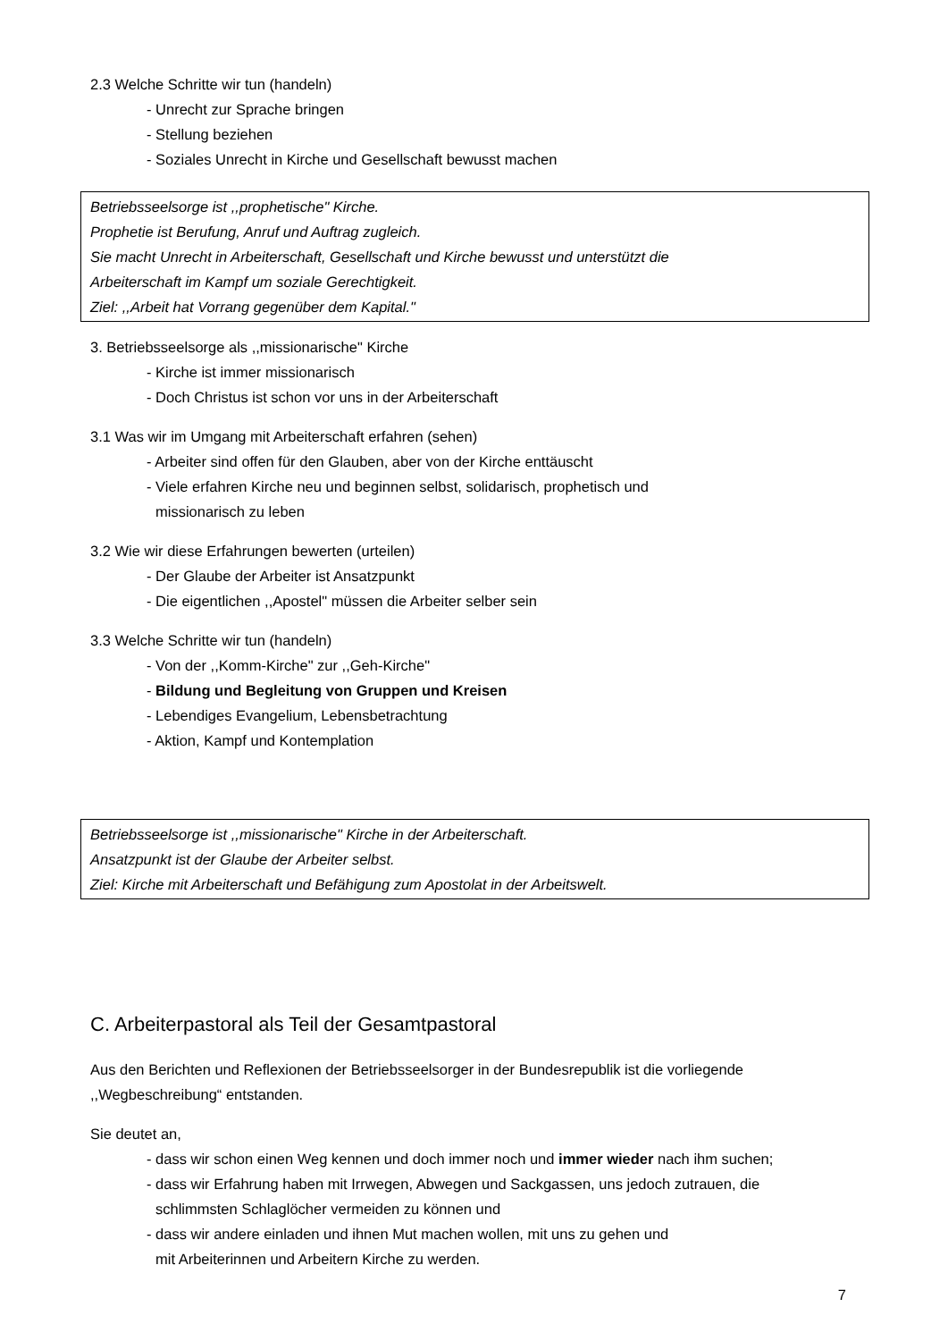2.3 Welche Schritte wir tun (handeln)
- Unrecht zur Sprache bringen
- Stellung beziehen
- Soziales Unrecht in Kirche und Gesellschaft bewusst machen
Betriebsseelsorge ist ,,prophetische" Kirche.
Prophetie ist Berufung, Anruf und Auftrag zugleich.
Sie macht Unrecht in Arbeiterschaft, Gesellschaft und Kirche bewusst und unterstützt die
Arbeiterschaft im Kampf um soziale Gerechtigkeit.
Ziel: ,,Arbeit hat Vorrang gegenüber dem Kapital."
3. Betriebsseelsorge als ,,missionarische" Kirche
- Kirche ist immer missionarisch
- Doch Christus ist schon vor uns in der Arbeiterschaft
3.1 Was wir im Umgang mit Arbeiterschaft erfahren (sehen)
- Arbeiter sind offen für den Glauben, aber von der Kirche enttäuscht
- Viele erfahren Kirche neu und beginnen selbst, solidarisch, prophetisch und
missionarisch zu leben
3.2 Wie wir diese Erfahrungen bewerten (urteilen)
- Der Glaube der Arbeiter ist Ansatzpunkt
- Die eigentlichen ,,Apostel" müssen die Arbeiter selber sein
3.3 Welche Schritte wir tun (handeln)
- Von der ,,Komm-Kirche" zur ,,Geh-Kirche"
- Bildung und Begleitung von Gruppen und Kreisen
- Lebendiges Evangelium, Lebensbetrachtung
- Aktion, Kampf und Kontemplation
Betriebsseelsorge ist ,,missionarische" Kirche in der Arbeiterschaft.
Ansatzpunkt ist der Glaube der Arbeiter selbst.
Ziel: Kirche mit Arbeiterschaft und Befähigung zum Apostolat in der Arbeitswelt.
C. Arbeiterpastoral als Teil der Gesamtpastoral
Aus den Berichten und Reflexionen der Betriebsseelsorger in der Bundesrepublik ist die vorliegende
,,Wegbeschreibung“ entstanden.
Sie deutet an,
- dass wir schon einen Weg kennen und doch immer noch und immer wieder nach ihm suchen;
- dass wir Erfahrung haben mit Irrwegen, Abwegen und Sackgassen, uns jedoch zutrauen, die
schlimmsten Schlaglöcher vermeiden zu können und
- dass wir andere einladen und ihnen Mut machen wollen, mit uns zu gehen und
mit Arbeiterinnen und Arbeitern Kirche zu werden.
7